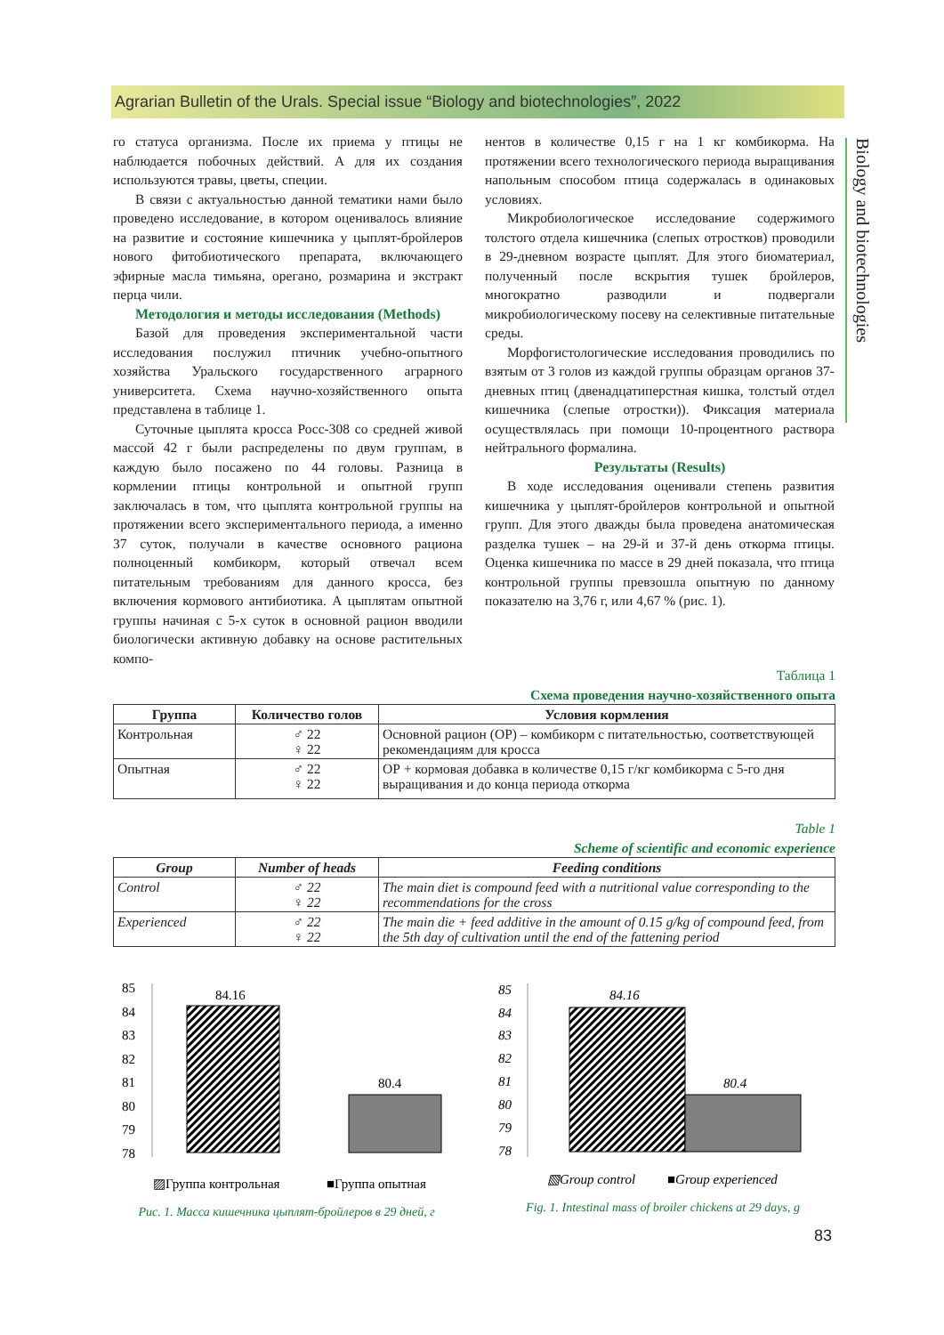Agrarian Bulletin of the Urals. Special issue “Biology and biotechnologies”, 2022
Biology and biotechnologies
го статуса организма. После их приема у птицы не наблюдается побочных действий. А для их создания используются травы, цветы, специи.
В связи с актуальностью данной тематики нами было проведено исследование, в котором оценивалось влияние на развитие и состояние кишечника у цыплят-бройлеров нового фитобиотического препарата, включающего эфирные масла тимьяна, орегано, розмарина и экстракт перца чили.
Методология и методы исследования (Methods)
Базой для проведения экспериментальной части исследования послужил птичник учебно-опытного хозяйства Уральского государственного аграрного университета. Схема научно-хозяйственного опыта представлена в таблице 1.
Суточные цыплята кросса Росс-308 со средней живой массой 42 г были распределены по двум группам, в каждую было посажено по 44 головы. Разница в кормлении птицы контрольной и опытной групп заключалась в том, что цыплята контрольной группы на протяжении всего экспериментального периода, а именно 37 суток, получали в качестве основного рациона полноценный комбикорм, который отвечал всем питательным требованиям для данного кросса, без включения кормового антибиотика. А цыплятам опытной группы начиная с 5-х суток в основной рацион вводили биологически активную добавку на основе растительных компо-
нентов в количестве 0,15 г на 1 кг комбикорма. На протяжении всего технологического периода выращивания напольным способом птица содержалась в одинаковых условиях.
Микробиологическое исследование содержимого толстого отдела кишечника (слепых отростков) проводили в 29-дневном возрасте цыплят. Для этого биоматериал, полученный после вскрытия тушек бройлеров, многократно разводили и подвергали микробиологическому посеву на селективные питательные среды.
Морфогистологические исследования проводились по взятым от 3 голов из каждой группы образцам органов 37-дневных птиц (двенадцатиперстная кишка, толстый отдел кишечника (слепые отростки)). Фиксация материала осуществлялась при помощи 10-процентного раствора нейтрального формалина.
Результаты (Results)
В ходе исследования оценивали степень развития кишечника у цыплят-бройлеров контрольной и опытной групп. Для этого дважды была проведена анатомическая разделка тушек – на 29-й и 37-й день откорма птицы. Оценка кишечника по массе в 29 дней показала, что птица контрольной группы превзошла опытную по данному показателю на 3,76 г, или 4,67 % (рис. 1).
Таблица 1
Схема проведения научно-хозяйственного опыта
| Группа | Количество голов | Условия кормления |
| --- | --- | --- |
| Контрольная | ♂ 22 ♀ 22 | Основной рацион (ОР) – комбикорм с питательностью, соответствующей рекомендациям для кросса |
| Опытная | ♂ 22 ♀ 22 | ОР + кормовая добавка в количестве 0,15 г/кг комбикорма с 5-го дня выращивания и до конца периода откорма |
Table 1
Scheme of scientific and economic experience
| Group | Number of heads | Feeding conditions |
| --- | --- | --- |
| Control | ♂ 22 ♀ 22 | The main diet is compound feed with a nutritional value corresponding to the recommendations for the cross |
| Experienced | ♂ 22 ♀ 22 | The main die + feed additive in the amount of 0.15 g/kg of compound feed, from the 5th day of cultivation until the end of the fattening period |
85
84
83
82
81
80
79
78
84.16
80.4
▨Группа контрольная
■Группа опытная
Рис. 1. Масса кишечника цыплят-бройлеров в 29 дней, г
85
84
83
82
81
80
79
78
84.16
80.4
▧Group control
■Group experienced
Fig. 1. Intestinal mass of broiler chickens at 29 days, g
83